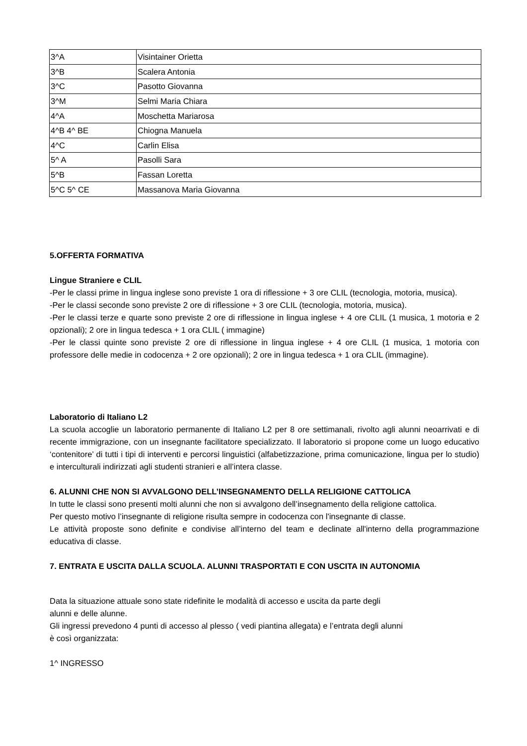| 3^A | Visintainer Orietta |
| 3^B | Scalera Antonia |
| 3^C | Pasotto Giovanna |
| 3^M | Selmi Maria Chiara |
| 4^A | Moschetta Mariarosa |
| 4^B 4^ BE | Chiogna Manuela |
| 4^C | Carlin Elisa |
| 5^ A | Pasolli Sara |
| 5^B | Fassan Loretta |
| 5^C 5^ CE | Massanova Maria Giovanna |
5.OFFERTA FORMATIVA
Lingue Straniere e CLIL
-Per le classi prime in lingua inglese sono previste 1 ora di riflessione + 3 ore CLIL (tecnologia, motoria, musica).
-Per le classi seconde sono previste 2 ore di riflessione + 3 ore CLIL (tecnologia, motoria, musica).
-Per le classi terze e quarte sono previste 2 ore di riflessione in lingua inglese + 4 ore CLIL (1 musica, 1 motoria e 2 opzionali); 2 ore in lingua tedesca + 1 ora CLIL ( immagine)
-Per le classi quinte sono previste 2 ore di riflessione in lingua inglese + 4 ore CLIL (1 musica, 1 motoria con professore delle medie in codocenza + 2 ore opzionali); 2 ore in lingua tedesca + 1 ora CLIL (immagine).
Laboratorio di Italiano L2
La scuola accoglie un laboratorio permanente di Italiano L2 per 8 ore settimanali, rivolto agli alunni neoarrivati e di recente immigrazione, con un insegnante facilitatore specializzato. Il laboratorio si propone come un luogo educativo ‘contenitore’ di tutti i tipi di interventi e percorsi linguistici (alfabetizzazione, prima comunicazione, lingua per lo studio) e interculturali indirizzati agli studenti stranieri e all’intera classe.
6. ALUNNI CHE NON SI AVVALGONO DELL’INSEGNAMENTO DELLA RELIGIONE CATTOLICA
In tutte le classi sono presenti molti alunni che non si avvalgono dell’insegnamento della religione cattolica.
Per questo motivo l’insegnante di religione risulta sempre in codocenza con l'insegnante di classe.
Le attività proposte sono definite e condivise all’interno del team e declinate all'interno della programmazione educativa di classe.
7. ENTRATA E USCITA DALLA SCUOLA. ALUNNI TRASPORTATI E CON USCITA IN AUTONOMIA
Data la situazione attuale sono state ridefinite le modalità di accesso e uscita da parte degli
alunni e delle alunne.
Gli ingressi prevedono 4 punti di accesso al plesso ( vedi piantina allegata) e l’entrata degli alunni
è così organizzata:
1^ INGRESSO